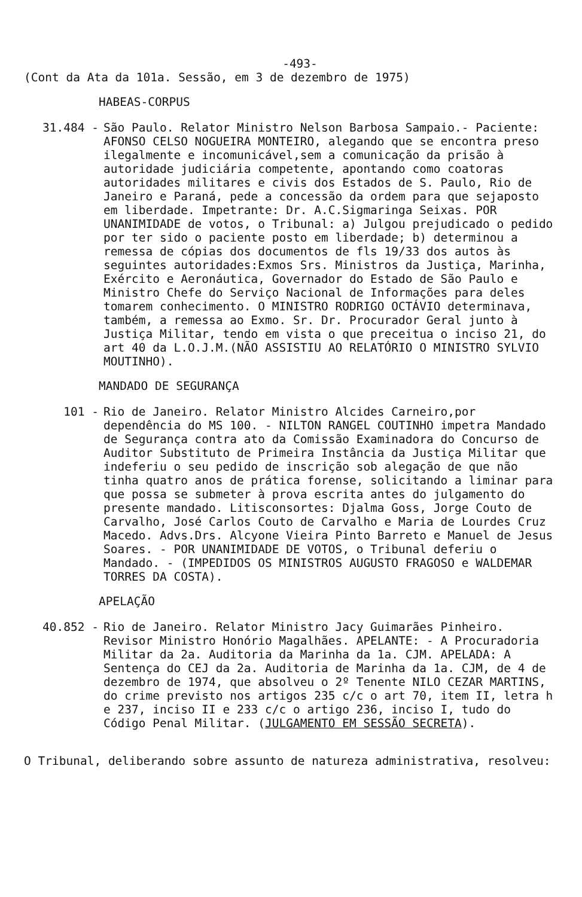-493-
(Cont da Ata da 101a. Sessão, em 3 de dezembro de 1975)
HABEAS-CORPUS
31.484 - São Paulo. Relator Ministro Nelson Barbosa Sampaio.- Paciente: AFONSO CELSO NOGUEIRA MONTEIRO, alegando que se encontra preso ilegalmente e incomunicável,sem a comunicação da prisão à autoridade judiciária competente, apontando como coatoras autoridades militares e civis dos Estados de S. Paulo, Rio de Janeiro e Paraná, pede a concessão da ordem para que sejaposto em liberdade. Impetrante: Dr. A.C.Sigmaringa Seixas. POR UNANIMIDADE de votos, o Tribunal: a) Julgou prejudicado o pedido por ter sido o paciente posto em liberdade; b) determinou a remessa de cópias dos documentos de fls 19/33 dos autos às seguintes autoridades:Exmos Srs. Ministros da Justiça, Marinha, Exército e Aeronáutica, Governador do Estado de São Paulo e Ministro Chefe do Serviço Nacional de Informações para deles tomarem conhecimento. O MINISTRO RODRIGO OCTÁVIO determinava, também, a remessa ao Exmo. Sr. Dr. Procurador Geral junto à Justiça Militar, tendo em vista o que preceitua o inciso 21, do art 40 da L.O.J.M.(NÃO ASSISTIU AO RELATÓRIO O MINISTRO SYLVIO MOUTINHO).
MANDADO DE SEGURANÇA
101 - Rio de Janeiro. Relator Ministro Alcides Carneiro,por dependência do MS 100. - NILTON RANGEL COUTINHO impetra Mandado de Segurança contra ato da Comissão Examinadora do Concurso de Auditor Substituto de Primeira Instância da Justiça Militar que indeferiu o seu pedido de inscrição sob alegação de que não tinha quatro anos de prática forense, solicitando a liminar para que possa se submeter à prova escrita antes do julgamento do presente mandado. Litisconsortes: Djalma Goss, Jorge Couto de Carvalho, José Carlos Couto de Carvalho e Maria de Lourdes Cruz Macedo. Advs.Drs. Alcyone Vieira Pinto Barreto e Manuel de Jesus Soares. - POR UNANIMIDADE DE VOTOS, o Tribunal deferiu o Mandado. - (IMPEDIDOS OS MINISTROS AUGUSTO FRAGOSO e WALDEMAR TORRES DA COSTA).
APELAÇÃO
40.852 - Rio de Janeiro. Relator Ministro Jacy Guimarães Pinheiro. Revisor Ministro Honório Magalhães. APELANTE: - A Procuradoria Militar da 2a. Auditoria da Marinha da 1a. CJM. APELADA: A Sentença do CEJ da 2a. Auditoria de Marinha da 1a. CJM, de 4 de dezembro de 1974, que absolveu o 2º Tenente NILO CEZAR MARTINS, do crime previsto nos artigos 235 c/c o art 70, item II, letra h e 237, inciso II e 233 c/c o artigo 236, inciso I, tudo do Código Penal Militar. (JULGAMENTO EM SESSÃO SECRETA).
O Tribunal, deliberando sobre assunto de natureza administrativa, resolveu: